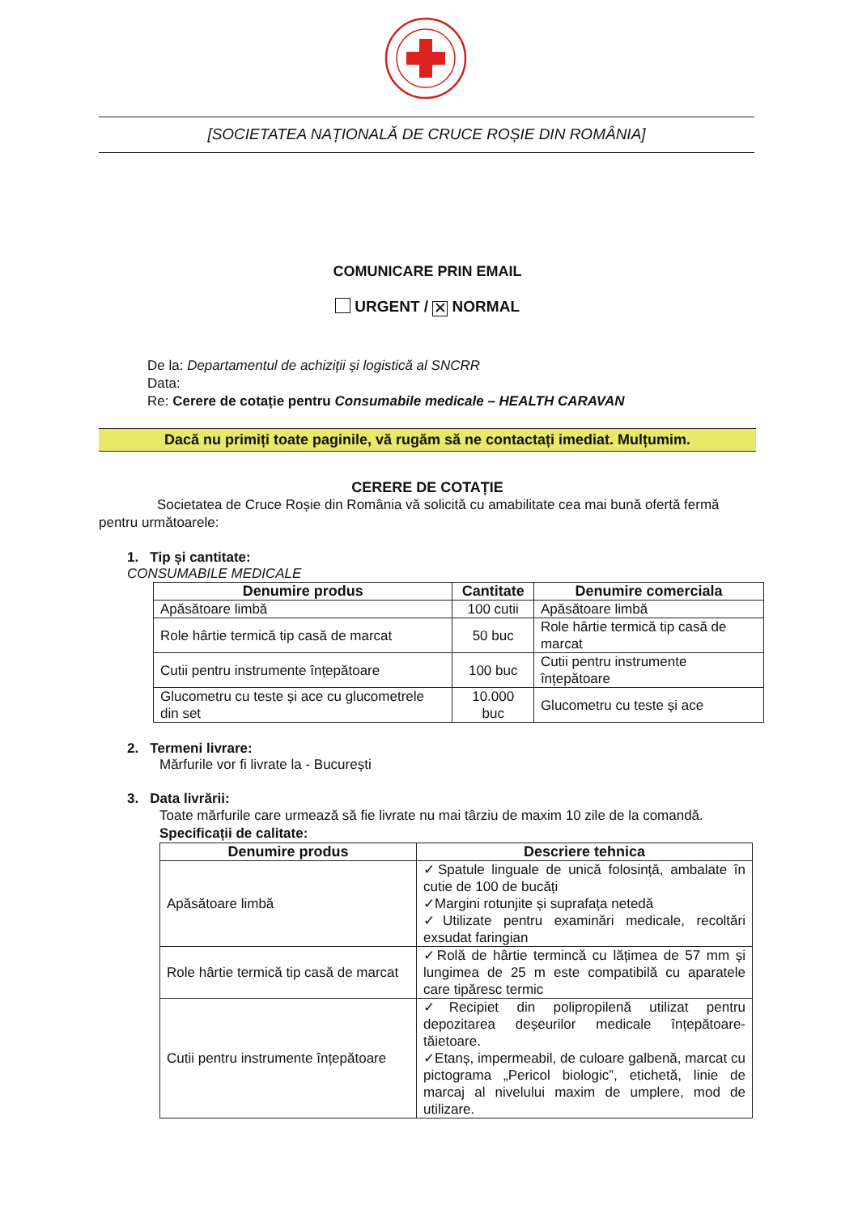[SOCIETATEA NAȚIONALĂ DE CRUCE ROȘIE DIN ROMÂNIA]
COMUNICARE PRIN EMAIL
URGENT / ✕ NORMAL
De la: Departamentul de achiziții și logistică al SNCRR
Data:
Re: Cerere de cotație pentru Consumabile medicale – HEALTH CARAVAN
Dacă nu primiți toate paginile, vă rugăm să ne contactați imediat. Mulțumim.
CERERE DE COTAȚIE
Societatea de Cruce Roșie din România vă solicită cu amabilitate cea mai bună ofertă fermă pentru următoarele:
1. Tip și cantitate:
CONSUMABILE MEDICALE
| Denumire produs | Cantitate | Denumire comerciala |
| --- | --- | --- |
| Apăsătoare limbă | 100 cutii | Apăsătoare limbă |
| Role hârtie termică tip casă de marcat | 50 buc | Role hârtie termică tip casă de marcat |
| Cutii pentru instrumente înțepătoare | 100 buc | Cutii pentru instrumente înțepătoare |
| Glucometru cu teste și ace cu glucometrele din set | 10.000 buc | Glucometru cu teste și ace |
2. Termeni livrare:
Mărfurile vor fi livrate la - București
3. Data livrării:
Toate mărfurile care urmează să fie livrate nu mai târziu de maxim 10 zile de la comandă.
Specificații de calitate:
| Denumire produs | Descriere tehnica |
| --- | --- |
| Apăsătoare limbă | ✓Spatule linguale de unică folosință, ambalate în cutie de 100 de bucăți ✓Margini rotunjite și suprafața netedă ✓Utilizate pentru examinări medicale, recoltări exsudat faringian |
| Role hârtie termică tip casă de marcat | ✓Rolă de hârtie termincă cu lățimea de 57 mm și lungimea de 25 m este compatibilă cu aparatele care tipăresc termic |
| Cutii pentru instrumente înțepătoare | ✓Recipiet din polipropilenă utilizat pentru depozitarea deșeurilor medicale înțepătoare-tăietoare. ✓Etanș, impermeabil, de culoare galbenă, marcat cu pictograma „Pericol biologic”, etichetă, linie de marcaj al nivelului maxim de umplere, mod de utilizare. |